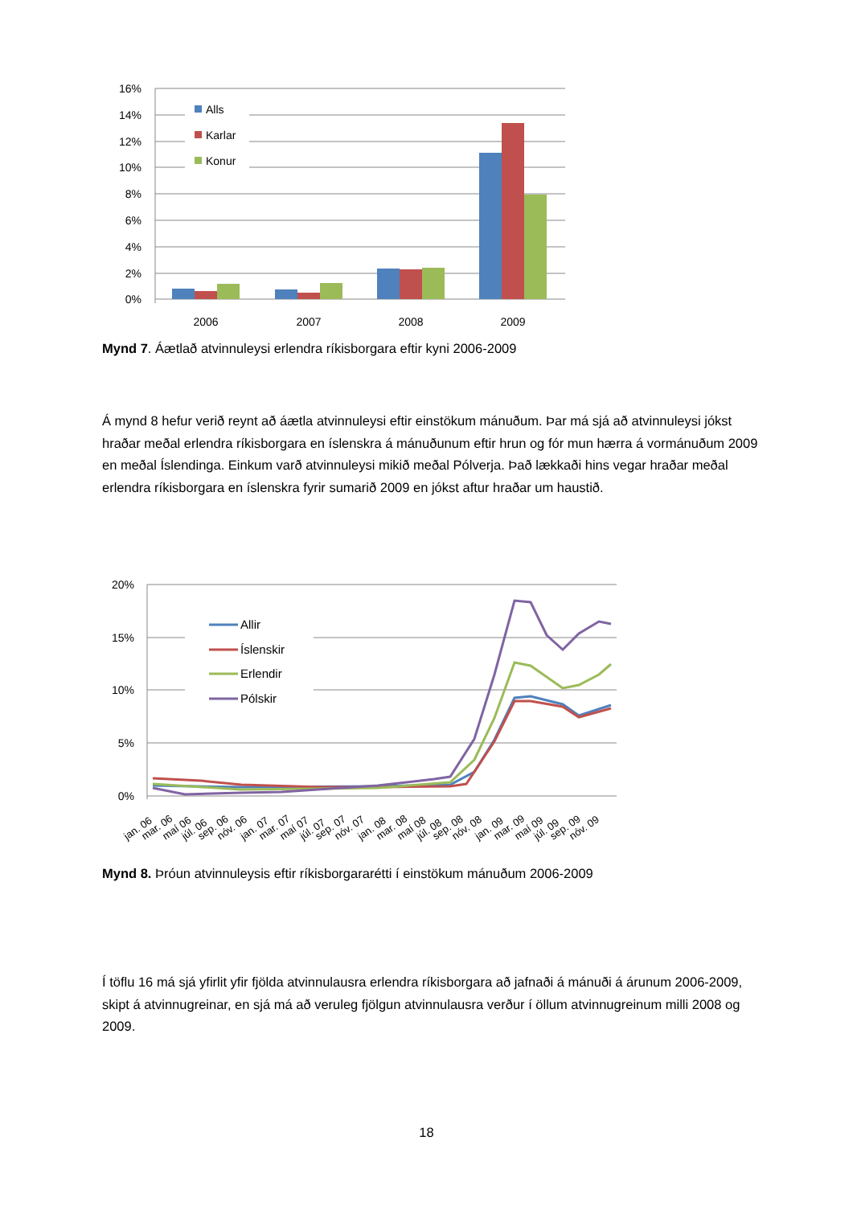16%
14%
12%
10%
8%
6%
4%
2%
0%
Alls
Karlar
Konur
2006
2007
2008
2009
20%
15%
10%
5%
0%
Allir
Íslenskir
Erlendir
Pólskir
jan. 06
mar. 06
maí 06
júl. 06
sep. 06
nóv. 06
jan. 07
mar. 07
maí 07
júl. 07
sep. 07
nóv. 07
jan. 08
mar. 08
maí 08
júl. 08
sep. 08
nóv. 08
jan. 09
mar. 09
maí 09
júl. 09
sep. 09
nóv. 09
Mynd 7. Áætlað atvinnuleysi erlendra ríkisborgara eftir kyni 2006-2009
Á mynd 8 hefur verið reynt að áætla atvinnuleysi eftir einstökum mánuðum. Þar má sjá að atvinnuleysi jókst hraðar meðal erlendra ríkisborgara en íslenskra á mánuðunum eftir hrun og fór mun hærra á vormánuðum 2009 en meðal Íslendinga. Einkum varð atvinnuleysi mikið meðal Pólverja. Það lækkaði hins vegar hraðar meðal erlendra ríkisborgara en íslenskra fyrir sumarið 2009 en jókst aftur hraðar um haustið.
Mynd 8. Þróun atvinnuleysis eftir ríkisborgararétti í einstökum mánuðum 2006-2009
Í töflu 16 má sjá yfirlit yfir fjölda atvinnulausra erlendra ríkisborgara að jafnaði á mánuði á árunum 2006-2009, skipt á atvinnugreinar, en sjá má að veruleg fjölgun atvinnulausra verður í öllum atvinnugreinum milli 2008 og 2009.
18